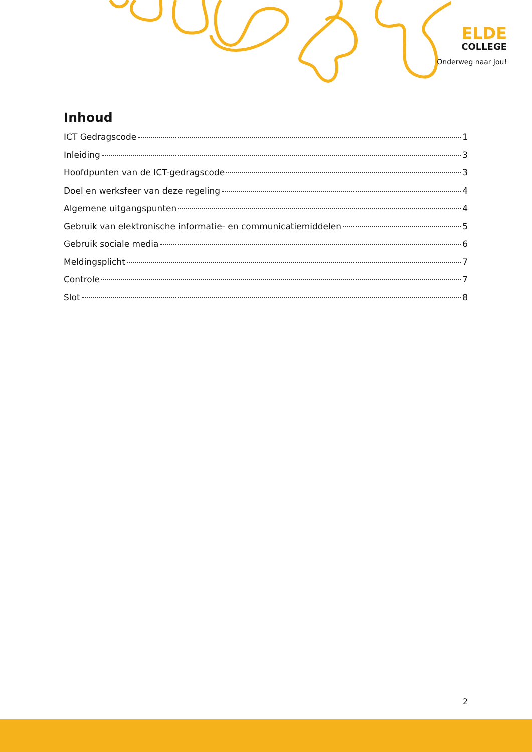ELDE
COLLEGE
Onderweg naar jou!
Inhoud
ICT Gedragscode 1
Inleiding 3
Hoofdpunten van de ICT-gedragscode 3
Doel en werksfeer van deze regeling 4
Algemene uitgangspunten 4
Gebruik van elektronische informatie- en communicatiemiddelen 5
Gebruik sociale media 6
Meldingsplicht 7
Controle 7
Slot 8
2